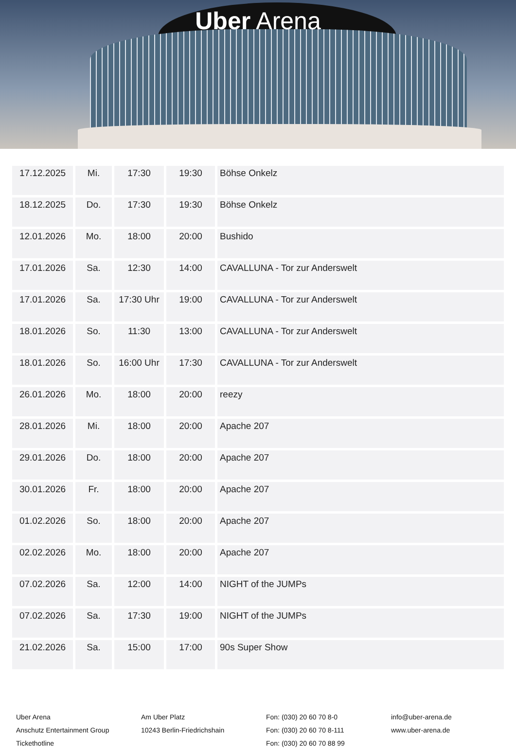Uber Arena
| 17.12.2025 | Mi. | 17:30 | 19:30 | Böhse Onkelz |
| 18.12.2025 | Do. | 17:30 | 19:30 | Böhse Onkelz |
| 12.01.2026 | Mo. | 18:00 | 20:00 | Bushido |
| 17.01.2026 | Sa. | 12:30 | 14:00 | CAVALLUNA - Tor zur Anderswelt |
| 17.01.2026 | Sa. | 17:30 Uhr | 19:00 | CAVALLUNA - Tor zur Anderswelt |
| 18.01.2026 | So. | 11:30 | 13:00 | CAVALLUNA - Tor zur Anderswelt |
| 18.01.2026 | So. | 16:00 Uhr | 17:30 | CAVALLUNA - Tor zur Anderswelt |
| 26.01.2026 | Mo. | 18:00 | 20:00 | reezy |
| 28.01.2026 | Mi. | 18:00 | 20:00 | Apache 207 |
| 29.01.2026 | Do. | 18:00 | 20:00 | Apache 207 |
| 30.01.2026 | Fr. | 18:00 | 20:00 | Apache 207 |
| 01.02.2026 | So. | 18:00 | 20:00 | Apache 207 |
| 02.02.2026 | Mo. | 18:00 | 20:00 | Apache 207 |
| 07.02.2026 | Sa. | 12:00 | 14:00 | NIGHT of the JUMPs |
| 07.02.2026 | Sa. | 17:30 | 19:00 | NIGHT of the JUMPs |
| 21.02.2026 | Sa. | 15:00 | 17:00 | 90s Super Show |
Uber Arena
Anschutz Entertainment Group
Tickethotline
Am Uber Platz
10243 Berlin-Friedrichshain
Fon: (030) 20 60 70 8-0
Fon: (030) 20 60 70 8-111
Fon: (030) 20 60 70 88 99
info@uber-arena.de
www.uber-arena.de